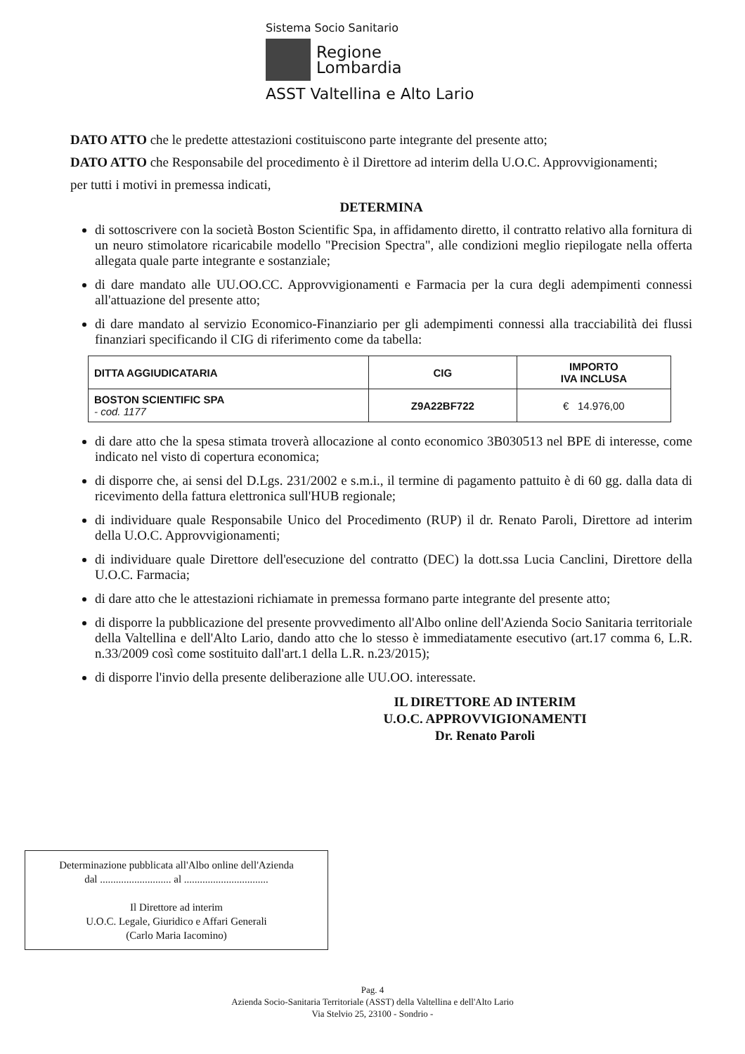Sistema Socio Sanitario
Regione
Lombardia
ASST Valtellina e Alto Lario
DATO ATTO che le predette attestazioni costituiscono parte integrante del presente atto;
DATO ATTO che Responsabile del procedimento è il Direttore ad interim della U.O.C. Approvvigionamenti;
per tutti i motivi in premessa indicati,
DETERMINA
di sottoscrivere con la società Boston Scientific Spa, in affidamento diretto, il contratto relativo alla fornitura di un neuro stimolatore ricaricabile modello "Precision Spectra", alle condizioni meglio riepilogate nella offerta allegata quale parte integrante e sostanziale;
di dare mandato alle UU.OO.CC. Approvvigionamenti e Farmacia per la cura degli adempimenti connessi all'attuazione del presente atto;
di dare mandato al servizio Economico-Finanziario per gli adempimenti connessi alla tracciabilità dei flussi finanziari specificando il CIG di riferimento come da tabella:
| DITTA AGGIUDICATARIA | CIG | IMPORTO IVA INCLUSA |
| --- | --- | --- |
| BOSTON SCIENTIFIC SPA - cod. 1177 | Z9A22BF722 | € 14.976,00 |
di dare atto che la spesa stimata troverà allocazione al conto economico 3B030513 nel BPE di interesse, come indicato nel visto di copertura economica;
di disporre che, ai sensi del D.Lgs. 231/2002 e s.m.i., il termine di pagamento pattuito è di 60 gg. dalla data di ricevimento della fattura elettronica sull'HUB regionale;
di individuare quale Responsabile Unico del Procedimento (RUP) il dr. Renato Paroli, Direttore ad interim della U.O.C. Approvvigionamenti;
di individuare quale Direttore dell'esecuzione del contratto (DEC) la dott.ssa Lucia Canclini, Direttore della U.O.C. Farmacia;
di dare atto che le attestazioni richiamate in premessa formano parte integrante del presente atto;
di disporre la pubblicazione del presente provvedimento all'Albo online dell'Azienda Socio Sanitaria territoriale della Valtellina e dell'Alto Lario, dando atto che lo stesso è immediatamente esecutivo (art.17 comma 6, L.R. n.33/2009 così come sostituito dall'art.1 della L.R. n.23/2015);
di disporre l'invio della presente deliberazione alle UU.OO. interessate.
IL DIRETTORE AD INTERIM
U.O.C. APPROVVIGIONAMENTI
Dr. Renato Paroli
Determinazione pubblicata all'Albo online dell'Azienda
dal ........................... al ................................
Il Direttore ad interim
U.O.C. Legale, Giuridico e Affari Generali
(Carlo Maria Iacomino)
Pag. 4
Azienda Socio-Sanitaria Territoriale (ASST) della Valtellina e dell'Alto Lario
Via Stelvio 25, 23100 - Sondrio -